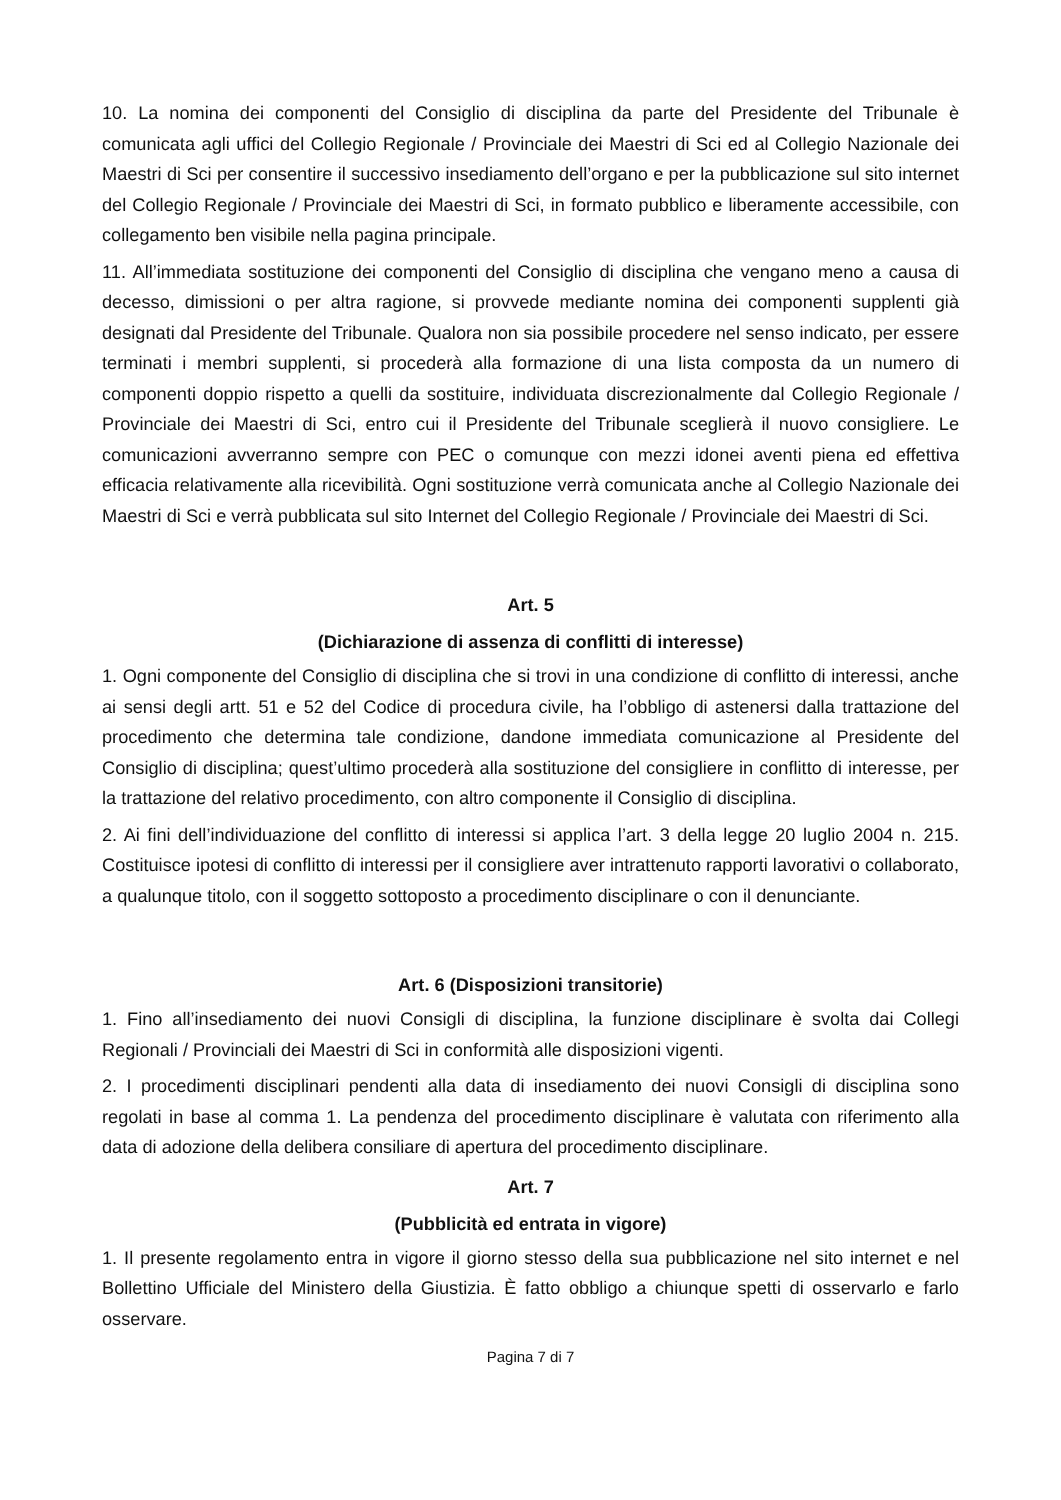10. La nomina dei componenti del Consiglio di disciplina da parte del Presidente del Tribunale è comunicata agli uffici del Collegio Regionale / Provinciale dei Maestri di Sci ed al Collegio Nazionale dei Maestri di Sci per consentire il successivo insediamento dell’organo e per la pubblicazione sul sito internet del Collegio Regionale / Provinciale dei Maestri di Sci, in formato pubblico e liberamente accessibile, con collegamento ben visibile nella pagina principale.
11. All’immediata sostituzione dei componenti del Consiglio di disciplina che vengano meno a causa di decesso, dimissioni o per altra ragione, si provvede mediante nomina dei componenti supplenti già designati dal Presidente del Tribunale. Qualora non sia possibile procedere nel senso indicato, per essere terminati i membri supplenti, si procederà alla formazione di una lista composta da un numero di componenti doppio rispetto a quelli da sostituire, individuata discrezionalmente dal Collegio Regionale / Provinciale dei Maestri di Sci, entro cui il Presidente del Tribunale sceglierà il nuovo consigliere. Le comunicazioni avverranno sempre con PEC o comunque con mezzi idonei aventi piena ed effettiva efficacia relativamente alla ricevibilità. Ogni sostituzione verrà comunicata anche al Collegio Nazionale dei Maestri di Sci e verrà pubblicata sul sito Internet del Collegio Regionale / Provinciale dei Maestri di Sci.
Art. 5
(Dichiarazione di assenza di conflitti di interesse)
1. Ogni componente del Consiglio di disciplina che si trovi in una condizione di conflitto di interessi, anche ai sensi degli artt. 51 e 52 del Codice di procedura civile, ha l’obbligo di astenersi dalla trattazione del procedimento che determina tale condizione, dandone immediata comunicazione al Presidente del Consiglio di disciplina; quest’ultimo procederà alla sostituzione del consigliere in conflitto di interesse, per la trattazione del relativo procedimento, con altro componente il Consiglio di disciplina.
2. Ai fini dell’individuazione del conflitto di interessi si applica l’art. 3 della legge 20 luglio 2004 n. 215. Costituisce ipotesi di conflitto di interessi per il consigliere aver intrattenuto rapporti lavorativi o collaborato, a qualunque titolo, con il soggetto sottoposto a procedimento disciplinare o con il denunciante.
Art. 6 (Disposizioni transitorie)
1. Fino all’insediamento dei nuovi Consigli di disciplina, la funzione disciplinare è svolta dai Collegi Regionali / Provinciali dei Maestri di Sci in conformità alle disposizioni vigenti.
2. I procedimenti disciplinari pendenti alla data di insediamento dei nuovi Consigli di disciplina sono regolati in base al comma 1. La pendenza del procedimento disciplinare è valutata con riferimento alla data di adozione della delibera consiliare di apertura del procedimento disciplinare.
Art. 7
(Pubblicità ed entrata in vigore)
1. Il presente regolamento entra in vigore il giorno stesso della sua pubblicazione nel sito internet e nel Bollettino Ufficiale del Ministero della Giustizia. È fatto obbligo a chiunque spetti di osservarlo e farlo osservare.
Pagina 7 di 7